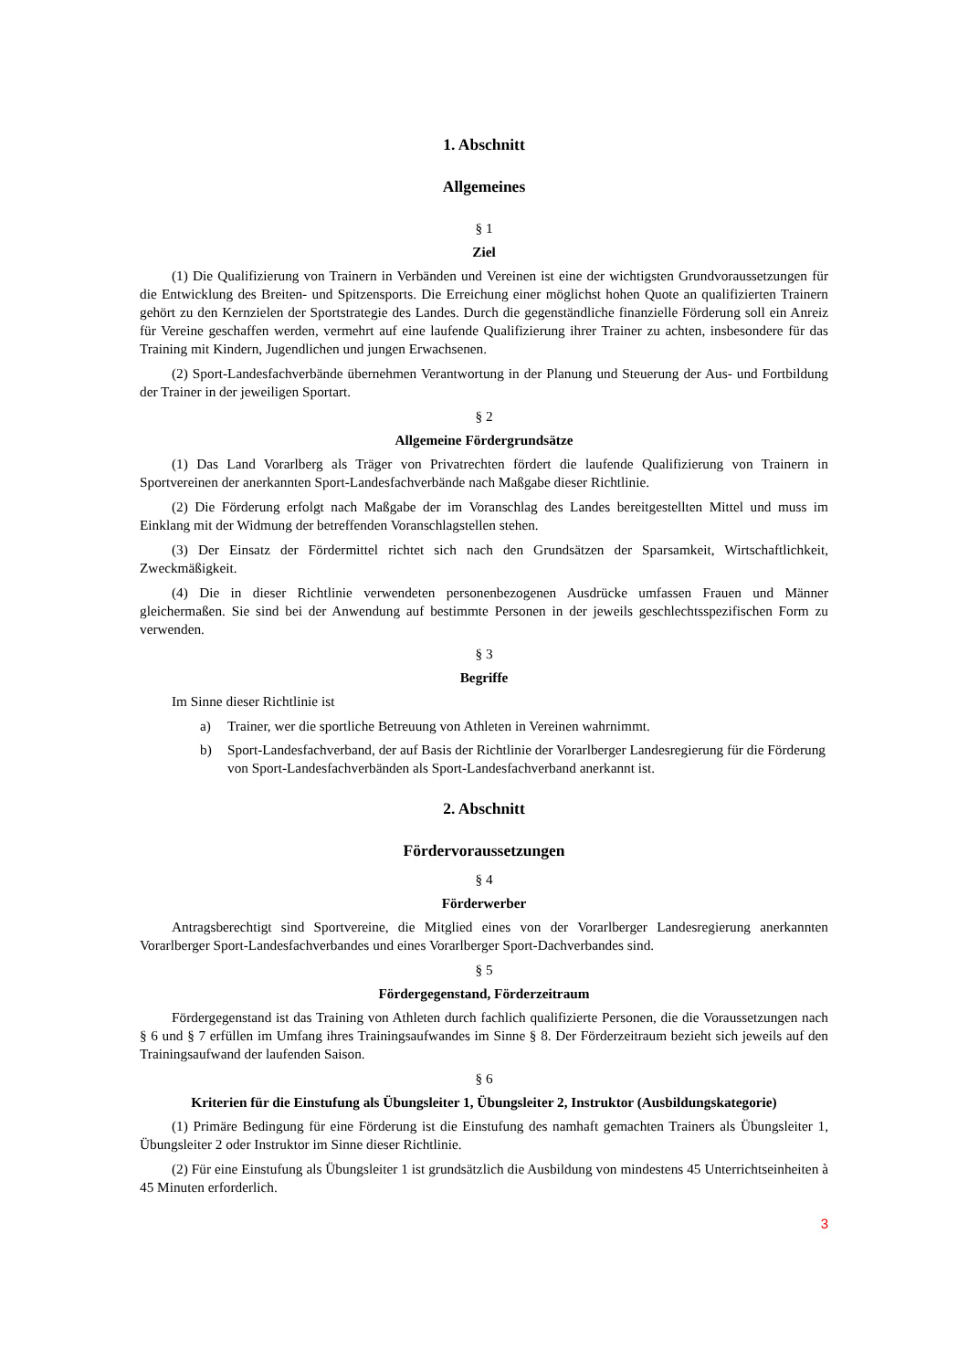1. Abschnitt
Allgemeines
§ 1
Ziel
(1) Die Qualifizierung von Trainern in Verbänden und Vereinen ist eine der wichtigsten Grundvoraussetzungen für die Entwicklung des Breiten- und Spitzensports. Die Erreichung einer möglichst hohen Quote an qualifizierten Trainern gehört zu den Kernzielen der Sportstrategie des Landes. Durch die gegenständliche finanzielle Förderung soll ein Anreiz für Vereine geschaffen werden, vermehrt auf eine laufende Qualifizierung ihrer Trainer zu achten, insbesondere für das Training mit Kindern, Jugendlichen und jungen Erwachsenen.
(2) Sport-Landesfachverbände übernehmen Verantwortung in der Planung und Steuerung der Aus- und Fortbildung der Trainer in der jeweiligen Sportart.
§ 2
Allgemeine Fördergrundsätze
(1) Das Land Vorarlberg als Träger von Privatrechten fördert die laufende Qualifizierung von Trainern in Sportvereinen der anerkannten Sport-Landesfachverbände nach Maßgabe dieser Richtlinie.
(2) Die Förderung erfolgt nach Maßgabe der im Voranschlag des Landes bereitgestellten Mittel und muss im Einklang mit der Widmung der betreffenden Voranschlagstellen stehen.
(3) Der Einsatz der Fördermittel richtet sich nach den Grundsätzen der Sparsamkeit, Wirtschaftlichkeit, Zweckmäßigkeit.
(4) Die in dieser Richtlinie verwendeten personenbezogenen Ausdrücke umfassen Frauen und Männer gleichermaßen. Sie sind bei der Anwendung auf bestimmte Personen in der jeweils geschlechtsspezifischen Form zu verwenden.
§ 3
Begriffe
Im Sinne dieser Richtlinie ist
a) Trainer, wer die sportliche Betreuung von Athleten in Vereinen wahrnimmt.
b) Sport-Landesfachverband, der auf Basis der Richtlinie der Vorarlberger Landesregierung für die Förderung von Sport-Landesfachverbänden als Sport-Landesfachverband anerkannt ist.
2. Abschnitt
Fördervoraussetzungen
§ 4
Förderwerber
Antragsberechtigt sind Sportvereine, die Mitglied eines von der Vorarlberger Landesregierung anerkannten Vorarlberger Sport-Landesfachverbandes und eines Vorarlberger Sport-Dachverbandes sind.
§ 5
Fördergegenstand, Förderzeitraum
Fördergegenstand ist das Training von Athleten durch fachlich qualifizierte Personen, die die Voraussetzungen nach § 6 und § 7 erfüllen im Umfang ihres Trainingsaufwandes im Sinne § 8. Der Förderzeitraum bezieht sich jeweils auf den Trainingsaufwand der laufenden Saison.
§ 6
Kriterien für die Einstufung als Übungsleiter 1, Übungsleiter 2, Instruktor (Ausbildungskategorie)
(1) Primäre Bedingung für eine Förderung ist die Einstufung des namhaft gemachten Trainers als Übungsleiter 1, Übungsleiter 2 oder Instruktor im Sinne dieser Richtlinie.
(2) Für eine Einstufung als Übungsleiter 1 ist grundsätzlich die Ausbildung von mindestens 45 Unterrichtseinheiten à 45 Minuten erforderlich.
3